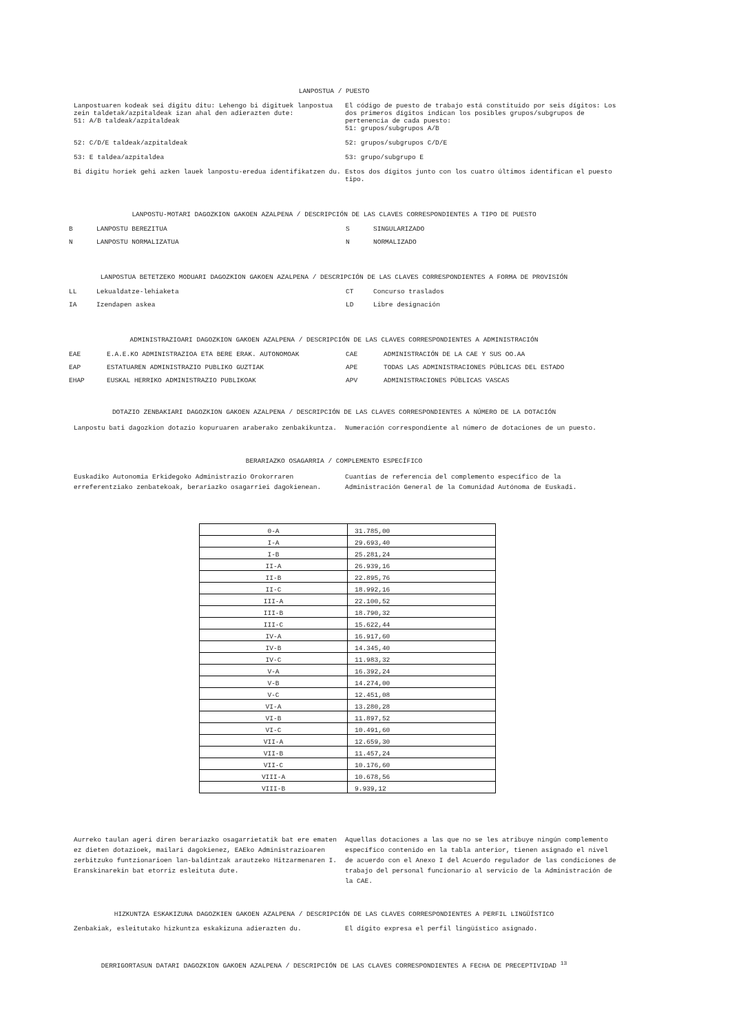LANPOSTUA / PUESTO
Lanpostuaren kodeak sei digitu ditu: Lehengo bi digituek lanpostua zein taldetak/azpitaldeak izan ahal den adierazten dute:
51: A/B taldeak/azpitaldeak
El código de puesto de trabajo está constituido por seis dígitos: Los dos primeros dígitos indican los posibles grupos/subgrupos de pertenencia de cada puesto:
51: grupos/subgrupos A/B
52: C/D/E taldeak/azpitaldeak 52: grupos/subgrupos C/D/E
53: E taldea/azpitaldea 53: grupo/subgrupo E
Bi digitu horiek gehi azken lauek lanpostu-eredua identifikatzen du. Estos dos dígitos junto con los cuatro últimos identifican el puesto tipo.
LANPOSTU-MOTARI DAGOZKION GAKOEN AZALPENA / DESCRIPCIÓN DE LAS CLAVES CORRESPONDIENTES A TIPO DE PUESTO
B LANPOSTU BEREZITUA S SINGULARIZADO
N LANPOSTU NORMALIZATUA N NORMALIZADO
LANPOSTUA BETETZEKO MODUARI DAGOZKION GAKOEN AZALPENA / DESCRIPCIÓN DE LAS CLAVES CORRESPONDIENTES A FORMA DE PROVISIÓN
LL Lekualdatze-lehiaketa CT Concurso traslados
IA Izendapen askea LD Libre designación
ADMINISTRAZIOARI DAGOZKION GAKOEN AZALPENA / DESCRIPCIÓN DE LAS CLAVES CORRESPONDIENTES A ADMINISTRACIÓN
EAE E.A.E.KO ADMINISTRAZIOA ETA BERE ERAK. AUTONOMOAK CAE ADMINISTRACIÓN DE LA CAE Y SUS OO.AA
EAP ESTATUAREN ADMINISTRAZIO PUBLIKO GUZTIAK APE TODAS LAS ADMINISTRACIONES PÚBLICAS DEL ESTADO
EHAP EUSKAL HERRIKO ADMINISTRAZIO PUBLIKOAK APV ADMINISTRACIONES PÚBLICAS VASCAS
DOTAZIO ZENBAKIARI DAGOZKION GAKOEN AZALPENA / DESCRIPCIÓN DE LAS CLAVES CORRESPONDIENTES A NÚMERO DE LA DOTACIÓN
Lanpostu bati dagozkion dotazio kopuruaren araberako zenbakikuntza. Numeración correspondiente al número de dotaciones de un puesto.
BERARIAZKO OSAGARRIA / COMPLEMENTO ESPECÍFICO
Euskadiko Autonomia Erkidegoko Administrazio Orokorraren erreferentziako zenbatekoak, berariazko osagarriei dagokienean.
Cuantías de referencia del complemento específico de la Administración General de la Comunidad Autónoma de Euskadi.
| 0-A | 31.785,00 |
| I-A | 29.693,40 |
| I-B | 25.281,24 |
| II-A | 26.939,16 |
| II-B | 22.895,76 |
| II-C | 18.992,16 |
| III-A | 22.100,52 |
| III-B | 18.790,32 |
| III-C | 15.622,44 |
| IV-A | 16.917,60 |
| IV-B | 14.345,40 |
| IV-C | 11.983,32 |
| V-A | 16.392,24 |
| V-B | 14.274,00 |
| V-C | 12.451,08 |
| VI-A | 13.280,28 |
| VI-B | 11.897,52 |
| VI-C | 10.491,60 |
| VII-A | 12.659,30 |
| VII-B | 11.457,24 |
| VII-C | 10.176,60 |
| VIII-A | 10.678,56 |
| VIII-B | 9.939,12 |
Aurreko taulan ageri diren berariazko osagarrietatik bat ere ematen ez dieten dotazioek, mailari dagokienez, EAEko Administrazioaren zerbitzuko funtzionarioen lan-baldintzak arautzeko Hitzarmenaren I. Eranskinarekin bat etorriz esleituta dute.
Aquellas dotaciones a las que no se les atribuye ningún complemento específico contenido en la tabla anterior, tienen asignado el nivel de acuerdo con el Anexo I del Acuerdo regulador de las condiciones de trabajo del personal funcionario al servicio de la Administración de la CAE.
HIZKUNTZA ESKAKIZUNA DAGOZKIEN GAKOEN AZALPENA / DESCRIPCIÓN DE LAS CLAVES CORRESPONDIENTES A PERFIL LINGÜÍSTICO
Zenbakiak, esleitutako hizkuntza eskakizuna adierazten du. El dígito expresa el perfil lingüístico asignado.
DERRIGORTASUN DATARI DAGOZKION GAKOEN AZALPENA / DESCRIPCIÓN DE LAS CLAVES CORRESPONDIENTES A FECHA DE PRECEPTIVIDAD <sup>13</sup>